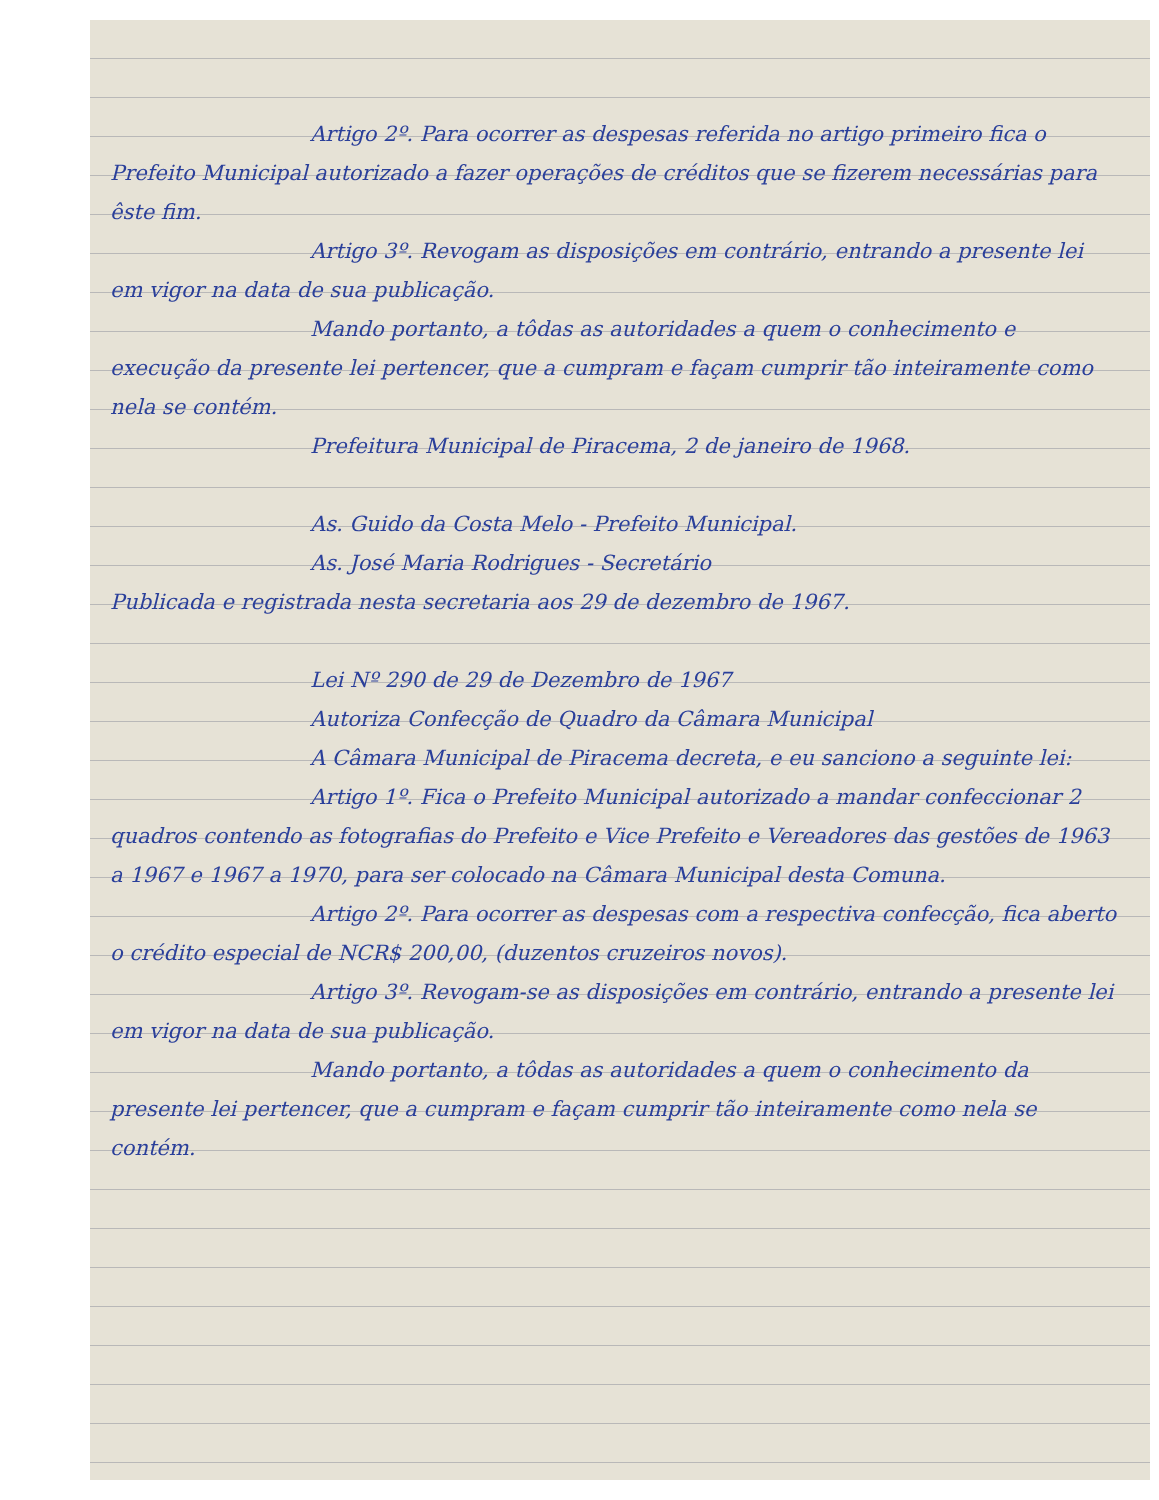Artigo 2º. Para ocorrer as despesas referida no artigo primeiro fica o Prefeito Municipal autorizado a fazer operações de créditos que se fizerem necessárias para êste fim.
Artigo 3º. Revogam as disposições em contrário, entrando a presente lei em vigor na data de sua publicação.
Mando portanto, a tôdas as autoridades a quem o conhecimento e execução da presente lei pertencer, que a cumpram e façam cumprir tão inteiramente como nela se contém.
Prefeitura Municipal de Piracema, 2 de janeiro de 1968.
As. Guido da Costa Melo - Prefeito Municipal.
As. José Maria Rodrigues - Secretário
Publicada e registrada nesta secretaria aos 29 de dezembro de 1967.
Lei Nº 290 de 29 de Dezembro de 1967
Autoriza Confecção de Quadro da Câmara Municipal
A Câmara Municipal de Piracema decreta, e eu sanciono a seguinte lei:
Artigo 1º. Fica o Prefeito Municipal autorizado a mandar confeccionar 2 quadros contendo as fotografias do Prefeito e Vice Prefeito e Vereadores das gestões de 1963 a 1967 e 1967 a 1970, para ser colocado na Câmara Municipal desta Comuna.
Artigo 2º. Para ocorrer as despesas com a respectiva confecção, fica aberto o crédito especial de NCR$ 200,00, (duzentos cruzeiros novos).
Artigo 3º. Revogam-se as disposições em contrário, entrando a presente lei em vigor na data de sua publicação.
Mando portanto, a tôdas as autoridades a quem o conhecimento da presente lei pertencer, que a cumpram e façam cumprir tão inteiramente como nela se contém.